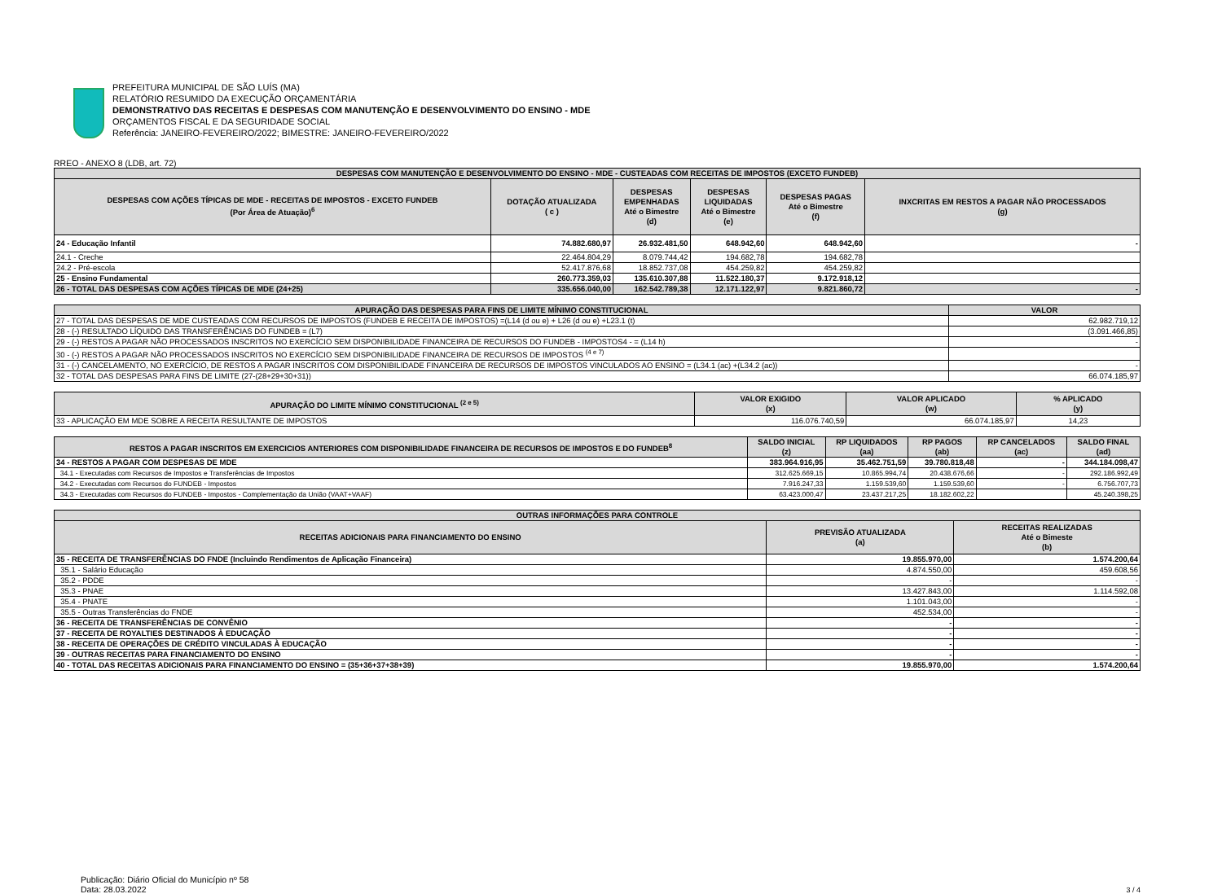PREFEITURA MUNICIPAL DE SÃO LUÍS (MA)
RELATÓRIO RESUMIDO DA EXECUÇÃO ORÇAMENTÁRIA
DEMONSTRATIVO DAS RECEITAS E DESPESAS COM MANUTENÇÃO E DESENVOLVIMENTO DO ENSINO - MDE
ORÇAMENTOS FISCAL E DA SEGURIDADE SOCIAL
Referência: JANEIRO-FEVEREIRO/2022; BIMESTRE: JANEIRO-FEVEREIRO/2022
RREO - ANEXO 8 (LDB, art. 72)
| DESPESAS COM MANUTENÇÃO E DESENVOLVIMENTO DO ENSINO - MDE - CUSTEADAS COM RECEITAS DE IMPOSTOS (EXCETO FUNDEB) | | | | | |
| --- | --- | --- | --- | --- | --- |
| DESPESAS COM AÇÕES TÍPICAS DE MDE - RECEITAS DE IMPOSTOS - EXCETO FUNDEB (Por Área de Atuação)<sup>6</sup> | DOTAÇÃO ATUALIZADA ( c ) | DESPESAS EMPENHADAS Até o Bimestre (d) | DESPESAS LIQUIDADAS Até o Bimestre (e) | DESPESAS PAGAS Até o Bimestre (f) | INXCRITAS EM RESTOS A PAGAR NÃO PROCESSADOS (g) |
| 24 - Educação Infantil | 74.882.680,97 | 26.932.481,50 | 648.942,60 | 648.942,60 | - |
| 24.1 - Creche | 22.464.804,29 | 8.079.744,42 | 194.682,78 | 194.682,78 | |
| 24.2 - Pré-escola | 52.417.876,68 | 18.852.737,08 | 454.259,82 | 454.259,82 | |
| 25 - Ensino Fundamental | 260.773.359,03 | 135.610.307,88 | 11.522.180,37 | 9.172.918,12 | |
| 26 - TOTAL DAS DESPESAS COM AÇÕES TÍPICAS DE MDE (24+25) | 335.656.040,00 | 162.542.789,38 | 12.171.122,97 | 9.821.860,72 | - |
| APURAÇÃO DAS DESPESAS PARA FINS DE LIMITE MÍNIMO CONSTITUCIONAL | VALOR |
| --- | --- |
| 27 - TOTAL DAS DESPESAS DE MDE CUSTEADAS COM RECURSOS DE IMPOSTOS (FUNDEB E RECEITA DE IMPOSTOS) =(L14 (d ou e) + L26 (d ou e) +L23.1 (t) | 62.982.719,12 |
| 28 - (-) RESULTADO LÍQUIDO DAS TRANSFERÊNCIAS DO FUNDEB = (L7) | (3.091.466,85) |
| 29 - (-) RESTOS A PAGAR NÃO PROCESSADOS INSCRITOS NO EXERCÍCIO SEM DISPONIBILIDADE FINANCEIRA DE RECURSOS DO FUNDEB - IMPOSTOS4 - = (L14 h) | - |
| 30 - (-) RESTOS A PAGAR NÃO PROCESSADOS INSCRITOS NO EXERCÍCIO SEM DISPONIBILIDADE FINANCEIRA DE RECURSOS DE IMPOSTOS <sup>(4 e 7)</sup> | |
| 31 - (-) CANCELAMENTO, NO EXERCÍCIO, DE RESTOS A PAGAR INSCRITOS COM DISPONIBILIDADE FINANCEIRA DE RECURSOS DE IMPOSTOS VINCULADOS AO ENSINO = (L34.1 (ac) +(L34.2 (ac)) | - |
| 32 - TOTAL DAS DESPESAS PARA FINS DE LIMITE (27-(28+29+30+31)) | 66.074.185,97 |
| APURAÇÃO DO LIMITE MÍNIMO CONSTITUCIONAL <sup>(2 e 5)</sup> | VALOR EXIGIDO (x) | VALOR APLICADO (w) | % APLICADO (y) |
| --- | --- | --- | --- |
| 33 - APLICAÇÃO EM MDE SOBRE A RECEITA RESULTANTE DE IMPOSTOS | 116.076.740,59 | 66.074.185,97 | 14,23 |
| RESTOS A PAGAR INSCRITOS EM EXERCICIOS ANTERIORES COM DISPONIBILIDADE FINANCEIRA DE RECURSOS DE IMPOSTOS E DO FUNDEB<sup>8</sup> | SALDO INICIAL (z) | RP LIQUIDADOS (aa) | RP PAGOS (ab) | RP CANCELADOS (ac) | SALDO FINAL (ad) |
| --- | --- | --- | --- | --- | --- |
| 34 - RESTOS A PAGAR COM DESPESAS DE MDE | 383.964.916,95 | 35.462.751,59 | 39.780.818,48 | - | 344.184.098,47 |
| 34.1 - Executadas com Recursos de Impostos e Transferências de Impostos | 312.625.669,15 | 10.865.994,74 | 20.438.676,66 | - | 292.186.992,49 |
| 34.2 - Executadas com Recursos do FUNDEB - Impostos | 7.916.247,33 | 1.159.539,60 | 1.159.539,60 | - | 6.756.707,73 |
| 34.3 - Executadas com Recursos do FUNDEB - Impostos - Complementação da União (VAAT+VAAF) | 63.423.000,47 | 23.437.217,25 | 18.182.602,22 | | 45.240.398,25 |
| OUTRAS INFORMAÇÕES PARA CONTROLE | | |
| --- | --- | --- |
| RECEITAS ADICIONAIS PARA FINANCIAMENTO DO ENSINO | PREVISÃO ATUALIZADA (a) | RECEITAS REALIZADAS Até o Bimeste (b) |
| 35 - RECEITA DE TRANSFERÊNCIAS DO FNDE (Incluindo Rendimentos de Aplicação Financeira) | 19.855.970,00 | 1.574.200,64 |
| 35.1 - Salário Educação | 4.874.550,00 | 459.608,56 |
| 35.2 - PDDE | - | - |
| 35.3 - PNAE | 13.427.843,00 | 1.114.592,08 |
| 35.4 - PNATE | 1.101.043,00 | - |
| 35.5 - Outras Transferências do FNDE | 452.534,00 | - |
| 36 - RECEITA DE TRANSFERÊNCIAS DE CONVÊNIO | - | - |
| 37 - RECEITA DE ROYALTIES DESTINADOS À EDUCAÇÃO | - | - |
| 38 - RECEITA DE OPERAÇÕES DE CRÉDITO VINCULADAS À EDUCAÇÃO | - | - |
| 39 - OUTRAS RECEITAS PARA FINANCIAMENTO DO ENSINO | - | - |
| 40 - TOTAL DAS RECEITAS ADICIONAIS PARA FINANCIAMENTO DO ENSINO = (35+36+37+38+39) | 19.855.970,00 | 1.574.200,64 |
Publicação: Diário Oficial do Município nº 58
Data: 28.03.2022
3 / 4